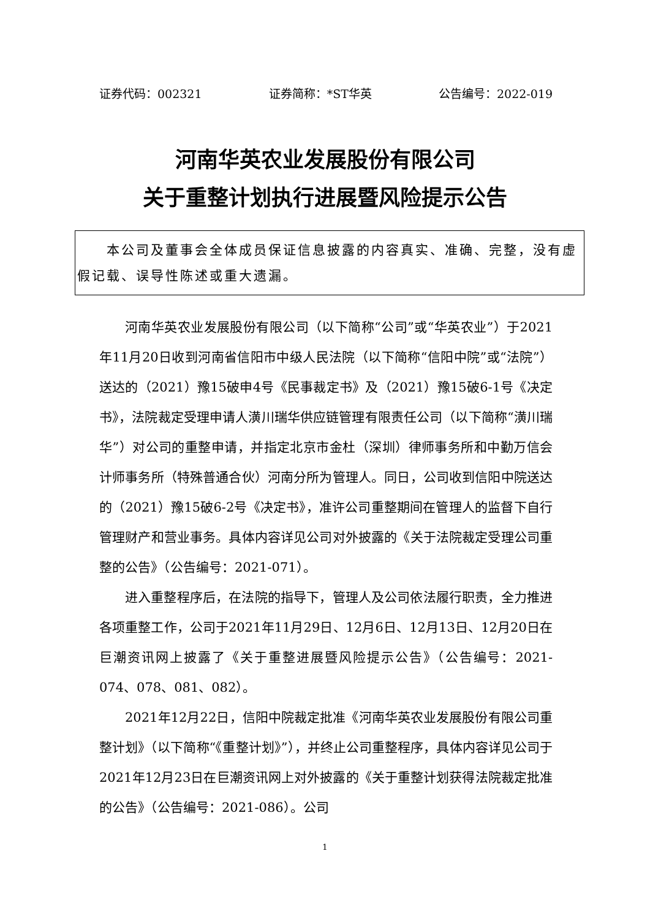证券代码：002321 证券简称：*ST华英 公告编号：2022-019
河南华英农业发展股份有限公司
关于重整计划执行进展暨风险提示公告
  本公司及董事会全体成员保证信息披露的内容真实、准确、完整，没有虚假记载、误导性陈述或重大遗漏。
河南华英农业发展股份有限公司（以下简称“公司”或“华英农业”）于2021年11月20日收到河南省信阳市中级人民法院（以下简称“信阳中院”或“法院”）送达的（2021）豫15破申4号《民事裁定书》及（2021）豫15破6-1号《决定书》，法院裁定受理申请人潢川瑞华供应链管理有限责任公司（以下简称“潢川瑞华”）对公司的重整申请，并指定北京市金杜（深圳）律师事务所和中勤万信会计师事务所（特殊普通合伙）河南分所为管理人。同日，公司收到信阳中院送达的（2021）豫15破6-2号《决定书》，准许公司重整期间在管理人的监督下自行管理财产和营业事务。具体内容详见公司对外披露的《关于法院裁定受理公司重整的公告》（公告编号：2021-071）。
进入重整程序后，在法院的指导下，管理人及公司依法履行职责，全力推进各项重整工作，公司于2021年11月29日、12月6日、12月13日、12月20日在巨潮资讯网上披露了《关于重整进展暨风险提示公告》（公告编号：2021-074、078、081、082）。
2021年12月22日，信阳中院裁定批准《河南华英农业发展股份有限公司重整计划》（以下简称“《重整计划》”），并终止公司重整程序，具体内容详见公司于2021年12月23日在巨潮资讯网上对外披露的《关于重整计划获得法院裁定批准的公告》（公告编号：2021-086）。公司
1